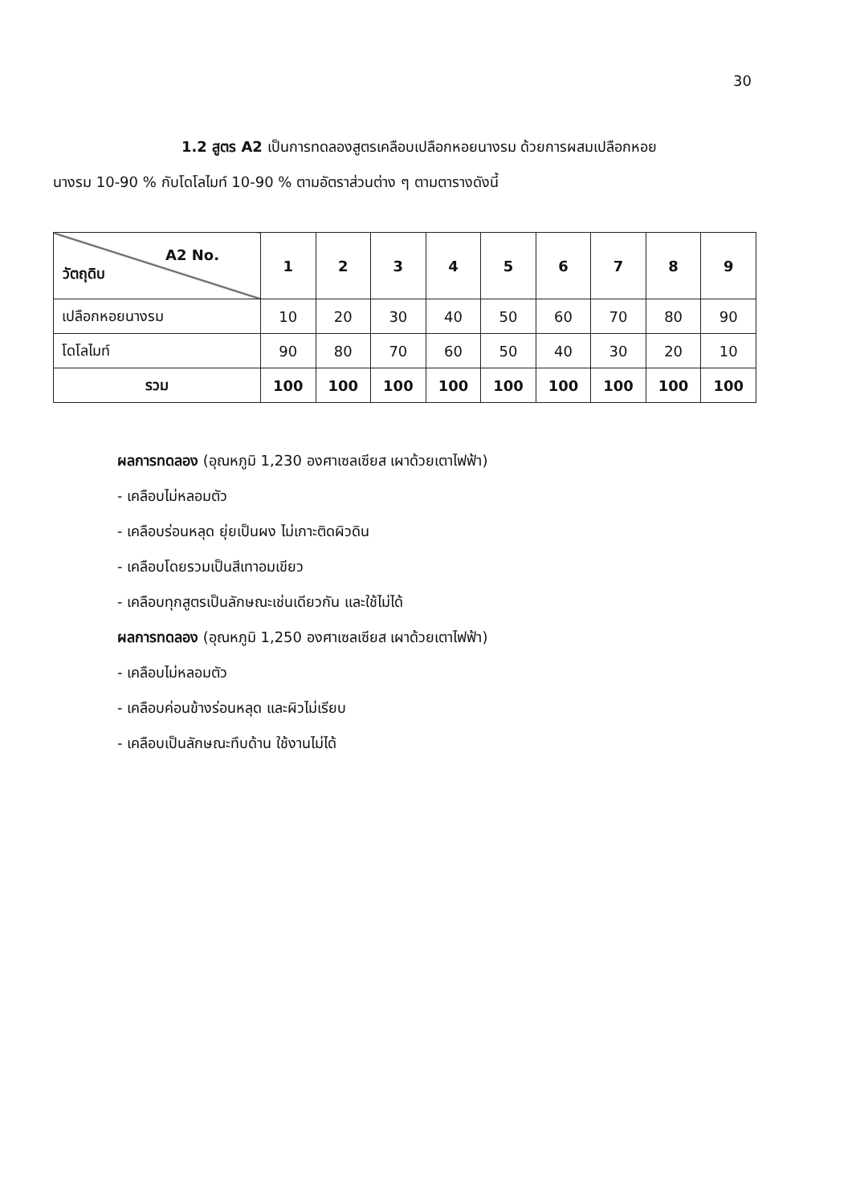30
1.2 สูตร A2 เป็นการทดลองสูตรเคลือบเปลือกหอยนางรม ด้วยการผสมเปลือกหอย
นางรม 10-90 % กับโดโลไมท์ 10-90 % ตามอัตราส่วนต่าง ๆ ตามตารางดังนี้
| A2 No. วัตถุดิบ | 1 | 2 | 3 | 4 | 5 | 6 | 7 | 8 | 9 |
| --- | --- | --- | --- | --- | --- | --- | --- | --- | --- |
| เปลือกหอยนางรม | 10 | 20 | 30 | 40 | 50 | 60 | 70 | 80 | 90 |
| โดโลไมท์ | 90 | 80 | 70 | 60 | 50 | 40 | 30 | 20 | 10 |
| รวม | 100 | 100 | 100 | 100 | 100 | 100 | 100 | 100 | 100 |
ผลการทดลอง (อุณหภูมิ 1,230 องศาเซลเซียส เผาด้วยเตาไฟฟ้า)
- เคลือบไม่หลอมตัว
- เคลือบร่อนหลุด ยุ่ยเป็นผง ไม่เกาะติดผิวดิน
- เคลือบโดยรวมเป็นสีเทาอมเขียว
- เคลือบทุกสูตรเป็นลักษณะเช่นเดียวกัน และใช้ไม่ได้
ผลการทดลอง (อุณหภูมิ 1,250 องศาเซลเซียส เผาด้วยเตาไฟฟ้า)
- เคลือบไม่หลอมตัว
- เคลือบค่อนข้างร่อนหลุด และผิวไม่เรียบ
- เคลือบเป็นลักษณะทึบด้าน ใช้งานไม่ได้